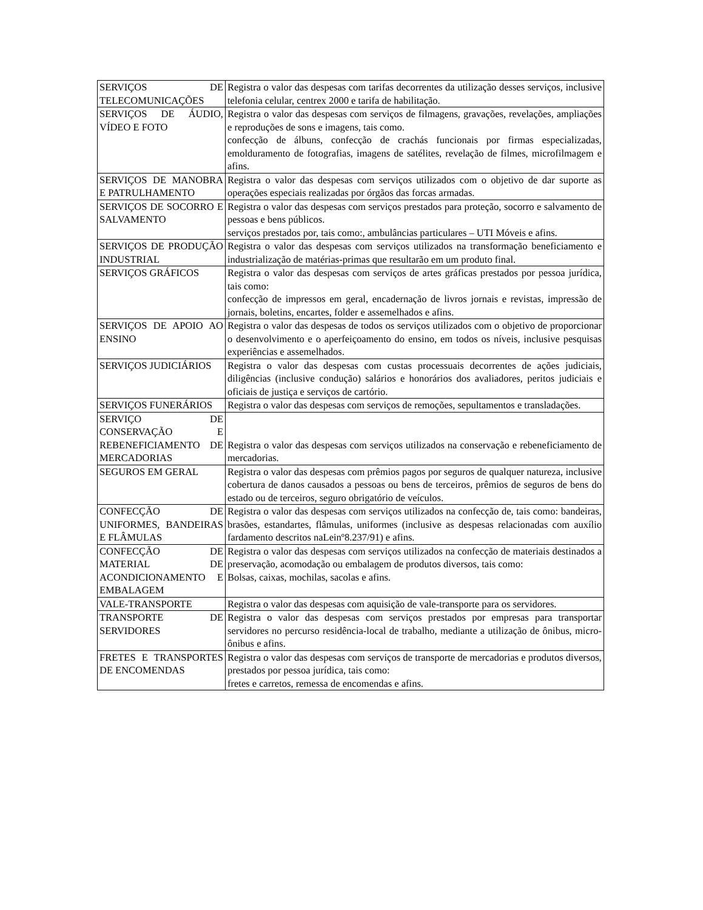| SERVIÇOS DE TELECOMUNICAÇÕES | Registra o valor das despesas com tarifas decorrentes da utilização desses serviços, inclusive telefonia celular, centrex 2000 e tarifa de habilitação. |
| SERVIÇOS DE ÁUDIO, VÍDEO E FOTO | Registra o valor das despesas com serviços de filmagens, gravações, revelações, ampliações e reproduções de sons e imagens, tais como. confecção de álbuns, confecção de crachás funcionais por firmas especializadas, emolduramento de fotografias, imagens de satélites, revelação de filmes, microfilmagem e afins. |
| SERVIÇOS DE MANOBRA E PATRULHAMENTO | Registra o valor das despesas com serviços utilizados com o objetivo de dar suporte as operações especiais realizadas por órgãos das forcas armadas. |
| SERVIÇOS DE SOCORRO E SALVAMENTO | Registra o valor das despesas com serviços prestados para proteção, socorro e salvamento de pessoas e bens públicos. serviços prestados por, tais como:, ambulâncias particulares – UTI Móveis e afins. |
| SERVIÇOS DE PRODUÇÃO INDUSTRIAL | Registra o valor das despesas com serviços utilizados na transformação beneficiamento e industrialização de matérias-primas que resultarão em um produto final. |
| SERVIÇOS GRÁFICOS | Registra o valor das despesas com serviços de artes gráficas prestados por pessoa jurídica, tais como: confecção de impressos em geral, encadernação de livros jornais e revistas, impressão de jornais, boletins, encartes, folder e assemelhados e afins. |
| SERVIÇOS DE APOIO AO ENSINO | Registra o valor das despesas de todos os serviços utilizados com o objetivo de proporcionar o desenvolvimento e o aperfeiçoamento do ensino, em todos os níveis, inclusive pesquisas experiências e assemelhados. |
| SERVIÇOS JUDICIÁRIOS | Registra o valor das despesas com custas processuais decorrentes de ações judiciais, diligências (inclusive condução) salários e honorários dos avaliadores, peritos judiciais e oficiais de justiça e serviços de cartório. |
| SERVIÇOS FUNERÁRIOS | Registra o valor das despesas com serviços de remoções, sepultamentos e transladações. |
| SERVIÇO DE CONSERVAÇÃO E REBENEFICIAMENTO DE MERCADORIAS | Registra o valor das despesas com serviços utilizados na conservação e rebeneficiamento de mercadorias. |
| SEGUROS EM GERAL | Registra o valor das despesas com prêmios pagos por seguros de qualquer natureza, inclusive cobertura de danos causados a pessoas ou bens de terceiros, prêmios de seguros de bens do estado ou de terceiros, seguro obrigatório de veículos. |
| CONFECÇÃO DE UNIFORMES, BANDEIRAS E FLÂMULAS | Registra o valor das despesas com serviços utilizados na confecção de, tais como: bandeiras, brasões, estandartes, flâmulas, uniformes (inclusive as despesas relacionadas com auxílio fardamento descritos naLeinº8.237/91) e afins. |
| CONFECÇÃO DE MATERIAL DE ACONDICIONAMENTO E EMBALAGEM | Registra o valor das despesas com serviços utilizados na confecção de materiais destinados a preservação, acomodação ou embalagem de produtos diversos, tais como: Bolsas, caixas, mochilas, sacolas e afins. |
| VALE-TRANSPORTE | Registra o valor das despesas com aquisição de vale-transporte para os servidores. |
| TRANSPORTE DE SERVIDORES | Registra o valor das despesas com serviços prestados por empresas para transportar servidores no percurso residência-local de trabalho, mediante a utilização de ônibus, micro-ônibus e afins. |
| FRETES E TRANSPORTES DE ENCOMENDAS | Registra o valor das despesas com serviços de transporte de mercadorias e produtos diversos, prestados por pessoa jurídica, tais como: fretes e carretos, remessa de encomendas e afins. |